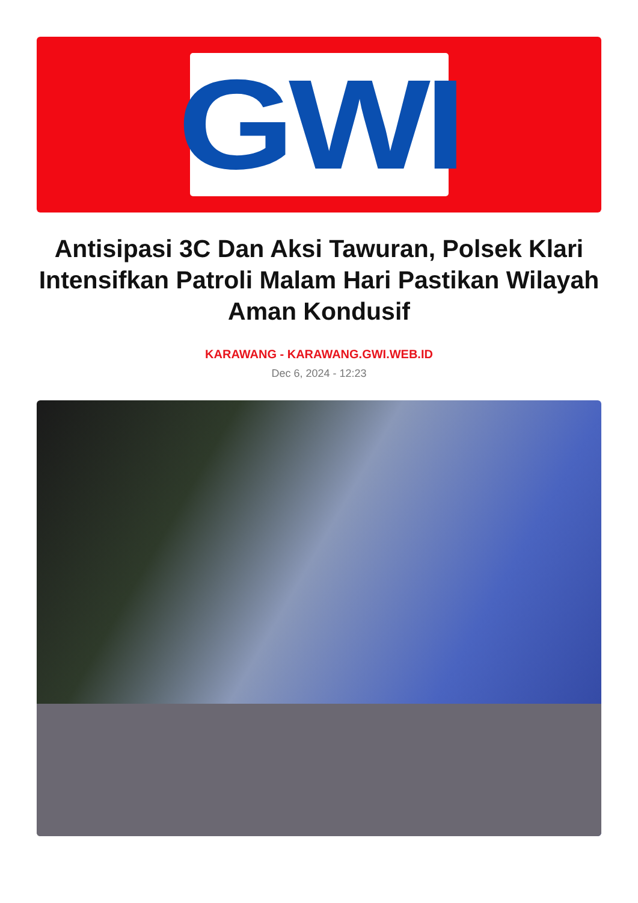GWI
Antisipasi 3C Dan Aksi Tawuran, Polsek Klari Intensifkan Patroli Malam Hari Pastikan Wilayah Aman Kondusif
KARAWANG - KARAWANG.GWI.WEB.ID
Dec 6, 2024 - 12:23